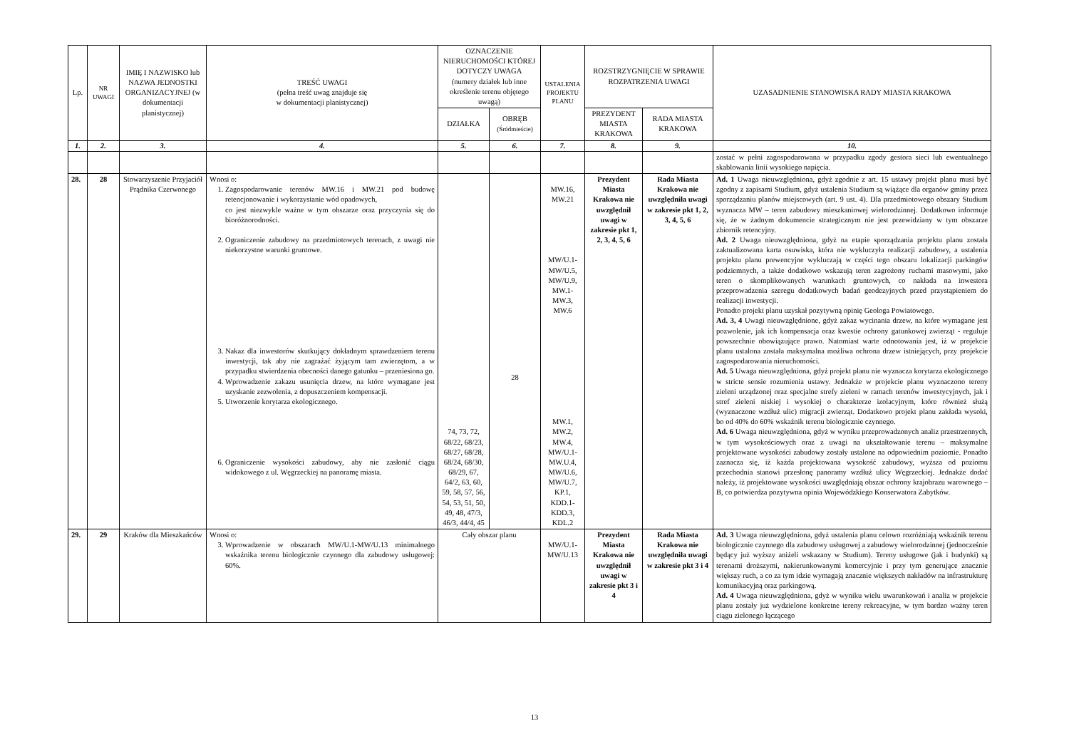| Lp. | NR UWAGI | IMIĘ I NAZWISKO lub NAZWA JEDNOSTKI ORGANIZACYJNEJ (w dokumentacji planistycznej) | TREŚĆ UWAGI (pełna treść uwag znajduje się w dokumentacji planistycznej) | OZNACZENIE NIERUCHOMOŚCI KTÓREJ DOTYCZY UWAGA (numery działek lub inne określenie terenu objętego uwagą) | | USTALENIA PROJEKTU PLANU | ROZSTRZYGNIĘCIE W SPRAWIE ROZPATRZENIA UWAGI | | UZASADNIENIE STANOWISKA RADY MIASTA KRAKOWA |
| --- | --- | --- | --- | --- | --- | --- | --- | --- | --- |
| | | | | DZIAŁKA | OBRĘB (Śródmieście) | | PREZYDENT MIASTA KRAKOWA | RADA MIASTA KRAKOWA | |
| 1. | 2. | 3. | 4. | 5. | 6. | 7. | 8. | 9. | 10. |
| | | | | | | | | | zostać w pełni zagospodarowana w przypadku zgody gestora sieci lub ewentualnego skablowania linii wysokiego napięcia. |
| 28. | 28 | Stowarzyszenie Przyjaciół Prądnika Czerwonego | Wnosi o: 1. Zagospodarowanie terenów MW.16 i MW.21 pod budowę retencjonowanie i wykorzystanie wód opadowych, co jest niezwykle ważne w tym obszarze oraz przyczynia się do bioróżnorodności. 2. Ograniczenie zabudowy na przedmiotowych terenach, z uwagi nie niekorzystne warunki gruntowe. 3. Nakaz dla inwestorów skutkujący dokładnym sprawdzeniem terenu inwestycji, tak aby nie zagrażać żyjącym tam zwierzętom, a w przypadku stwierdzenia obecności danego gatunku – przeniesiona go. 4. Wprowadzenie zakazu usunięcia drzew, na które wymagane jest uzyskanie zezwolenia, z dopuszczeniem kompensacji. 5. Utworzenie korytarza ekologicznego. 6. Ograniczenie wysokości zabudowy, aby nie zasłonić ciągu widokowego z ul. Węgrzeckiej na panoramę miasta. | 74, 73, 72, 68/22, 68/23, 68/27, 68/28, 68/24, 68/30, 68/29, 67, 64/2, 63, 60, 59, 58, 57, 56, 54, 53, 51, 50, 49, 48, 47/3, 46/3, 44/4, 45 | 28 | MW.16, MW.21 MW/U.1-MW/U.5, MW/U.9, MW.1-MW.3, MW.6 MW.1, MW.2, MW.4, MW/U.1-MW.U.4, MW/U.6, MW/U.7, KP.1, KDD.1-KDD.3, KDL.2 | Prezydent Miasta Krakowa nie uwzględnił uwagi w zakresie pkt 1, 2, 3, 4, 5, 6 | Rada Miasta Krakowa nie uwzględniła uwagi w zakresie pkt 1, 2, 3, 4, 5, 6 | Ad. 1 Uwaga nieuwzględniona, gdyż zgodnie z art. 15 ustawy projekt planu musi być zgodny z zapisami Studium, gdyż ustalenia Studium są wiążące dla organów gminy przez sporządzaniu planów miejscowych (art. 9 ust. 4). Dla przedmiotowego obszary Studium wyznacza MW – teren zabudowy mieszkaniowej wielorodzinnej. Dodatkowo informuje się, że w żadnym dokumencie strategicznym nie jest przewidziany w tym obszarze zbiornik retencyjny. Ad. 2 Uwaga nieuwzględniona, gdyż na etapie sporządzania projektu planu została zaktualizowana karta osuwiska, która nie wykluczyła realizacji zabudowy, a ustalenia projektu planu prewencyjne wykluczają w części tego obszaru lokalizacji parkingów podziemnych, a także dodatkowo wskazują teren zagrożony ruchami masowymi, jako teren o skomplikowanych warunkach gruntowych, co nakłada na inwestora przeprowadzenia szeregu dodatkowych badań geodezyjnych przed przystąpieniem do realizacji inwestycji. Ponadto projekt planu uzyskał pozytywną opinię Geologa Powiatowego. Ad. 3, 4 Uwagi nieuwzględnione, gdyż zakaz wycinania drzew, na które wymagane jest pozwolenie, jak ich kompensacja oraz kwestie ochrony gatunkowej zwierząt - reguluje powszechnie obowiązujące prawo. Natomiast warte odnotowania jest, iż w projekcie planu ustalona została maksymalna możliwa ochrona drzew istniejących, przy projekcie zagospodarowania nieruchomości. Ad. 5 Uwaga nieuwzględniona, gdyż projekt planu nie wyznacza korytarza ekologicznego w stricte sensie rozumienia ustawy. Jednakże w projekcie planu wyznaczono tereny zieleni urządzonej oraz specjalne strefy zieleni w ramach terenów inwestycyjnych, jak i stref zieleni niskiej i wysokiej o charakterze izolacyjnym, które również służą (wyznaczone wzdłuż ulic) migracji zwierząt. Dodatkowo projekt planu zakłada wysoki, bo od 40% do 60% wskaźnik terenu biologicznie czynnego. Ad. 6 Uwaga nieuwzględniona, gdyż w wyniku przeprowadzonych analiz przestrzennych, w tym wysokościowych oraz z uwagi na ukształtowanie terenu – maksymalne projektowane wysokości zabudowy zostały ustalone na odpowiednim poziomie. Ponadto zaznacza się, iż każda projektowana wysokość zabudowy, wyższa od poziomu przechodnia stanowi przesłonę panoramy wzdłuż ulicy Węgrzeckiej. Jednakże dodać należy, iż projektowane wysokości uwzględniają obszar ochrony krajobrazu warownego – B, co potwierdza pozytywna opinia Wojewódzkiego Konserwatora Zabytków. |
| 29. | 29 | Kraków dla Mieszkańców | Wnosi o: 3. Wprowadzenie w obszarach MW/U.1-MW/U.13 minimalnego wskaźnika terenu biologicznie czynnego dla zabudowy usługowej: 60%. | Cały obszar planu | | MW/U.1-MW/U.13 | Prezydent Miasta Krakowa nie uwzględnił uwagi w zakresie pkt 3 i 4 | Rada Miasta Krakowa nie uwzględniła uwagi w zakresie pkt 3 i 4 | Ad. 3 Uwaga nieuwzględniona, gdyż ustalenia planu celowo rozróżniają wskaźnik terenu biologicznie czynnego dla zabudowy usługowej a zabudowy wielorodzinnej (jednocześnie będący już wyższy aniżeli wskazany w Studium). Tereny usługowe (jak i budynki) są terenami droższymi, nakierunkowanymi komercyjnie i przy tym generujące znacznie większy ruch, a co za tym idzie wymagają znacznie większych nakładów na infrastrukturę komunikacyjną oraz parkingową. Ad. 4 Uwaga nieuwzględniona, gdyż w wyniku wielu uwarunkowań i analiz w projekcie planu zostały już wydzielone konkretne tereny rekreacyjne, w tym bardzo ważny teren ciągu zielonego łączącego |
13